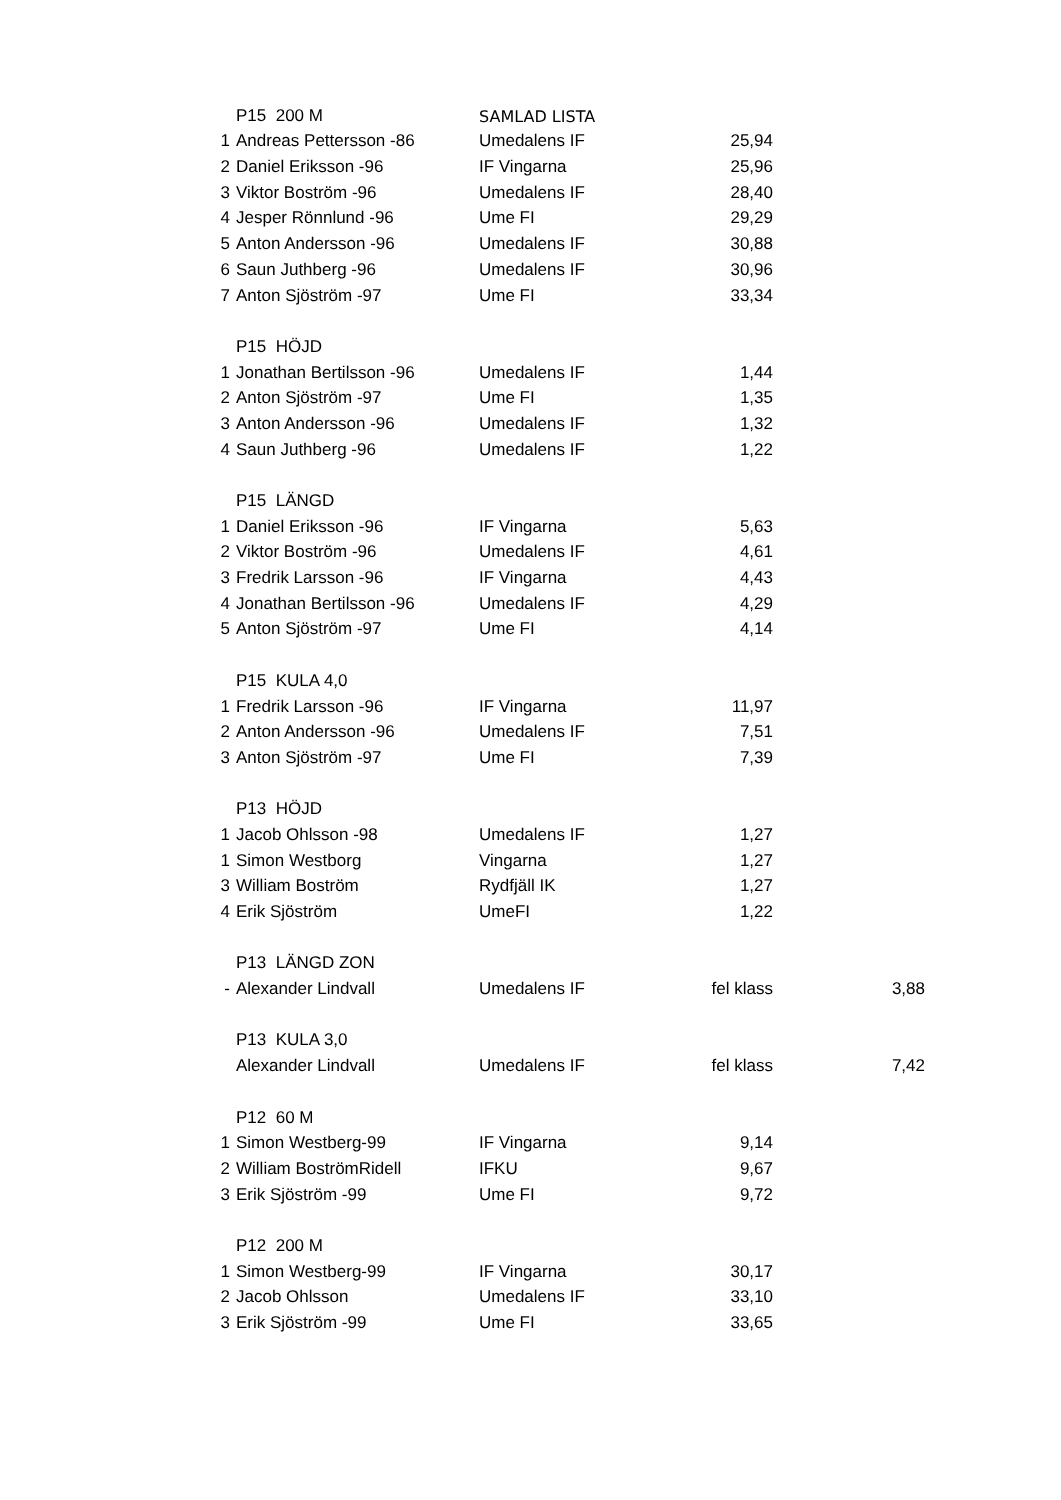| | P15 200 M | SAMLAD LISTA | | |
| 1 | Andreas Pettersson -86 | Umedalens IF | 25,94 | |
| 2 | Daniel Eriksson -96 | IF Vingarna | 25,96 | |
| 3 | Viktor Boström -96 | Umedalens IF | 28,40 | |
| 4 | Jesper Rönnlund -96 | Ume FI | 29,29 | |
| 5 | Anton Andersson -96 | Umedalens IF | 30,88 | |
| 6 | Saun Juthberg -96 | Umedalens IF | 30,96 | |
| 7 | Anton Sjöström -97 | Ume FI | 33,34 | |
| | P15 HÖJD | | | |
| 1 | Jonathan Bertilsson -96 | Umedalens IF | 1,44 | |
| 2 | Anton Sjöström -97 | Ume FI | 1,35 | |
| 3 | Anton Andersson -96 | Umedalens IF | 1,32 | |
| 4 | Saun Juthberg -96 | Umedalens IF | 1,22 | |
| | P15 LÄNGD | | | |
| 1 | Daniel Eriksson -96 | IF Vingarna | 5,63 | |
| 2 | Viktor Boström -96 | Umedalens IF | 4,61 | |
| 3 | Fredrik Larsson -96 | IF Vingarna | 4,43 | |
| 4 | Jonathan Bertilsson -96 | Umedalens IF | 4,29 | |
| 5 | Anton Sjöström -97 | Ume FI | 4,14 | |
| | P15 KULA 4,0 | | | |
| 1 | Fredrik Larsson -96 | IF Vingarna | 11,97 | |
| 2 | Anton Andersson -96 | Umedalens IF | 7,51 | |
| 3 | Anton Sjöström -97 | Ume FI | 7,39 | |
| | P13 HÖJD | | | |
| 1 | Jacob Ohlsson -98 | Umedalens IF | 1,27 | |
| 1 | Simon Westborg | Vingarna | 1,27 | |
| 3 | William Boström | Rydfjäll IK | 1,27 | |
| 4 | Erik Sjöström | UmeFI | 1,22 | |
| | P13 LÄNGD ZON | | | |
| - | Alexander Lindvall | Umedalens IF | fel klass | 3,88 |
| | P13 KULA 3,0 | | | |
| | Alexander Lindvall | Umedalens IF | fel klass | 7,42 |
| | P12 60 M | | | |
| 1 | Simon Westberg-99 | IF Vingarna | 9,14 | |
| 2 | William BoströmRidell | IFKU | 9,67 | |
| 3 | Erik Sjöström -99 | Ume FI | 9,72 | |
| | P12 200 M | | | |
| 1 | Simon Westberg-99 | IF Vingarna | 30,17 | |
| 2 | Jacob Ohlsson | Umedalens IF | 33,10 | |
| 3 | Erik Sjöström -99 | Ume FI | 33,65 | |